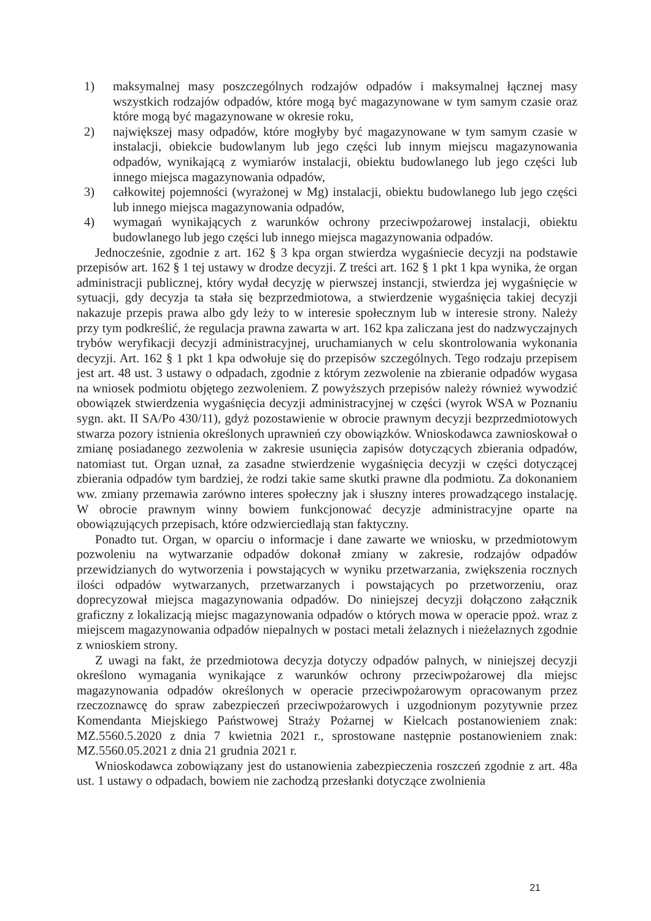1) maksymalnej masy poszczególnych rodzajów odpadów i maksymalnej łącznej masy wszystkich rodzajów odpadów, które mogą być magazynowane w tym samym czasie oraz które mogą być magazynowane w okresie roku,
2) największej masy odpadów, które mogłyby być magazynowane w tym samym czasie w instalacji, obiekcie budowlanym lub jego części lub innym miejscu magazynowania odpadów, wynikającą z wymiarów instalacji, obiektu budowlanego lub jego części lub innego miejsca magazynowania odpadów,
3) całkowitej pojemności (wyrażonej w Mg) instalacji, obiektu budowlanego lub jego części lub innego miejsca magazynowania odpadów,
4) wymagań wynikających z warunków ochrony przeciwpożarowej instalacji, obiektu budowlanego lub jego części lub innego miejsca magazynowania odpadów.
Jednocześnie, zgodnie z art. 162 § 3 kpa organ stwierdza wygaśniecie decyzji na podstawie przepisów art. 162 § 1 tej ustawy w drodze decyzji. Z treści art. 162 § 1 pkt 1 kpa wynika, że organ administracji publicznej, który wydał decyzję w pierwszej instancji, stwierdza jej wygaśnięcie w sytuacji, gdy decyzja ta stała się bezprzedmiotowa, a stwierdzenie wygaśnięcia takiej decyzji nakazuje przepis prawa albo gdy leży to w interesie społecznym lub w interesie strony. Należy przy tym podkreślić, że regulacja prawna zawarta w art. 162 kpa zaliczana jest do nadzwyczajnych trybów weryfikacji decyzji administracyjnej, uruchamianych w celu skontrolowania wykonania decyzji. Art. 162 § 1 pkt 1 kpa odwołuje się do przepisów szczególnych. Tego rodzaju przepisem jest art. 48 ust. 3 ustawy o odpadach, zgodnie z którym zezwolenie na zbieranie odpadów wygasa na wniosek podmiotu objętego zezwoleniem. Z powyższych przepisów należy również wywodzić obowiązek stwierdzenia wygaśnięcia decyzji administracyjnej w części (wyrok WSA w Poznaniu sygn. akt. II SA/Po 430/11), gdyż pozostawienie w obrocie prawnym decyzji bezprzedmiotowych stwarza pozory istnienia określonych uprawnień czy obowiązków. Wnioskodawca zawnioskował o zmianę posiadanego zezwolenia w zakresie usunięcia zapisów dotyczących zbierania odpadów, natomiast tut. Organ uznał, za zasadne stwierdzenie wygaśnięcia decyzji w części dotyczącej zbierania odpadów tym bardziej, że rodzi takie same skutki prawne dla podmiotu. Za dokonaniem ww. zmiany przemawia zarówno interes społeczny jak i słuszny interes prowadzącego instalację. W obrocie prawnym winny bowiem funkcjonować decyzje administracyjne oparte na obowiązujących przepisach, które odzwierciedlają stan faktyczny.
Ponadto tut. Organ, w oparciu o informacje i dane zawarte we wniosku, w przedmiotowym pozwoleniu na wytwarzanie odpadów dokonał zmiany w zakresie, rodzajów odpadów przewidzianych do wytworzenia i powstających w wyniku przetwarzania, zwiększenia rocznych ilości odpadów wytwarzanych, przetwarzanych i powstających po przetworzeniu, oraz doprecyzował miejsca magazynowania odpadów. Do niniejszej decyzji dołączono załącznik graficzny z lokalizacją miejsc magazynowania odpadów o których mowa w operacie ppoż. wraz z miejscem magazynowania odpadów niepalnych w postaci metali żelaznych i nieżelaznych zgodnie z wnioskiem strony.
Z uwagi na fakt, że przedmiotowa decyzja dotyczy odpadów palnych, w niniejszej decyzji określono wymagania wynikające z warunków ochrony przeciwpożarowej dla miejsc magazynowania odpadów określonych w operacie przeciwpożarowym opracowanym przez rzeczoznawcę do spraw zabezpieczeń przeciwpożarowych i uzgodnionym pozytywnie przez Komendanta Miejskiego Państwowej Straży Pożarnej w Kielcach postanowieniem znak: MZ.5560.5.2020 z dnia 7 kwietnia 2021 r., sprostowane następnie postanowieniem znak: MZ.5560.05.2021 z dnia 21 grudnia 2021 r.
Wnioskodawca zobowiązany jest do ustanowienia zabezpieczenia roszczeń zgodnie z art. 48a ust. 1 ustawy o odpadach, bowiem nie zachodzą przesłanki dotyczące zwolnienia
21